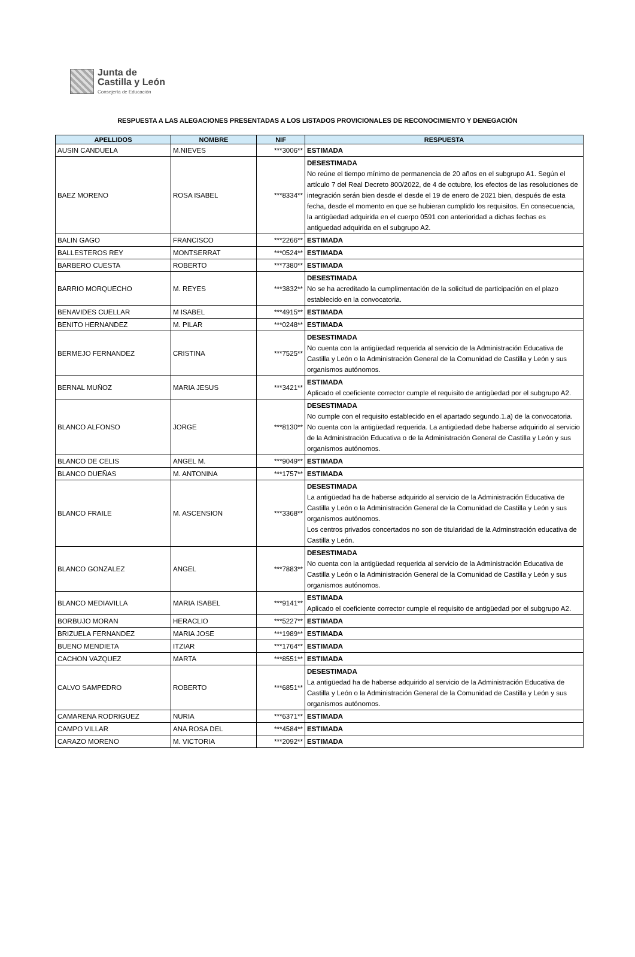Junta de
Castilla y León
Consejería de Educación
RESPUESTA A LAS ALEGACIONES PRESENTADAS A LOS LISTADOS PROVICIONALES DE RECONOCIMIENTO Y DENEGACIÓN
| APELLIDOS | NOMBRE | NIF | RESPUESTA |
| --- | --- | --- | --- |
| AUSIN CANDUELA | M.NIEVES | ***3006** | ESTIMADA |
| BAEZ MORENO | ROSA ISABEL | ***8334** | DESESTIMADA No reúne el tiempo mínimo de permanencia de 20 años en el subgrupo A1. Según el artículo 7 del Real Decreto 800/2022, de 4 de octubre, los efectos de las resoluciones de integración serán bien desde el desde el 19 de enero de 2021 bien, después de esta fecha, desde el momento en que se hubieran cumplido los requisitos. En consecuencia, la antigüedad adquirida en el cuerpo 0591 con anterioridad a dichas fechas es antiguedad adquirida en el subgrupo A2. |
| BALIN GAGO | FRANCISCO | ***2266** | ESTIMADA |
| BALLESTEROS REY | MONTSERRAT | ***0524** | ESTIMADA |
| BARBERO CUESTA | ROBERTO | ***7380** | ESTIMADA |
| BARRIO MORQUECHO | M. REYES | ***3832** | DESESTIMADA No se ha acreditado la cumplimentación de la solicitud de participación en el plazo establecido en la convocatoria. |
| BENAVIDES CUELLAR | M ISABEL | ***4915** | ESTIMADA |
| BENITO HERNANDEZ | M. PILAR | ***0248** | ESTIMADA |
| BERMEJO FERNANDEZ | CRISTINA | ***7525** | DESESTIMADA No cuenta con la antigüedad requerida al servicio de la Administración Educativa de Castilla y León o la Administración General de la Comunidad de Castilla y León y sus organismos autónomos. |
| BERNAL MUÑOZ | MARIA JESUS | ***3421** | ESTIMADA Aplicado el coeficiente corrector cumple el requisito de antigüedad por el subgrupo A2. |
| BLANCO ALFONSO | JORGE | ***8130** | DESESTIMADA No cumple con el requisito establecido en el apartado segundo.1.a) de la convocatoria. No cuenta con la antigüedad requerida. La antigüedad debe haberse adquirido al servicio de la Administración Educativa o de la Administración General de Castilla y León y sus organismos autónomos. |
| BLANCO DE CELIS | ANGEL M. | ***9049** | ESTIMADA |
| BLANCO DUEÑAS | M. ANTONINA | ***1757** | ESTIMADA |
| BLANCO FRAILE | M. ASCENSION | ***3368** | DESESTIMADA La antigüedad ha de haberse adquirido al servicio de la Administración Educativa de Castilla y León o la Administración General de la Comunidad de Castilla y León y sus organismos autónomos. Los centros privados concertados no son de titularidad de la Adminstración educativa de Castilla y León. |
| BLANCO GONZALEZ | ANGEL | ***7883** | DESESTIMADA No cuenta con la antigüedad requerida al servicio de la Administración Educativa de Castilla y León o la Administración General de la Comunidad de Castilla y León y sus organismos autónomos. |
| BLANCO MEDIAVILLA | MARIA ISABEL | ***9141** | ESTIMADA Aplicado el coeficiente corrector cumple el requisito de antigüedad por el subgrupo A2. |
| BORBUJO MORAN | HERACLIO | ***5227** | ESTIMADA |
| BRIZUELA FERNANDEZ | MARIA JOSE | ***1989** | ESTIMADA |
| BUENO MENDIETA | ITZIAR | ***1764** | ESTIMADA |
| CACHON VAZQUEZ | MARTA | ***8551** | ESTIMADA |
| CALVO SAMPEDRO | ROBERTO | ***6851** | DESESTIMADA La antigüedad ha de haberse adquirido al servicio de la Administración Educativa de Castilla y León o la Administración General de la Comunidad de Castilla y León y sus organismos autónomos. |
| CAMARENA RODRIGUEZ | NURIA | ***6371** | ESTIMADA |
| CAMPO VILLAR | ANA ROSA DEL | ***4584** | ESTIMADA |
| CARAZO MORENO | M. VICTORIA | ***2092** | ESTIMADA |